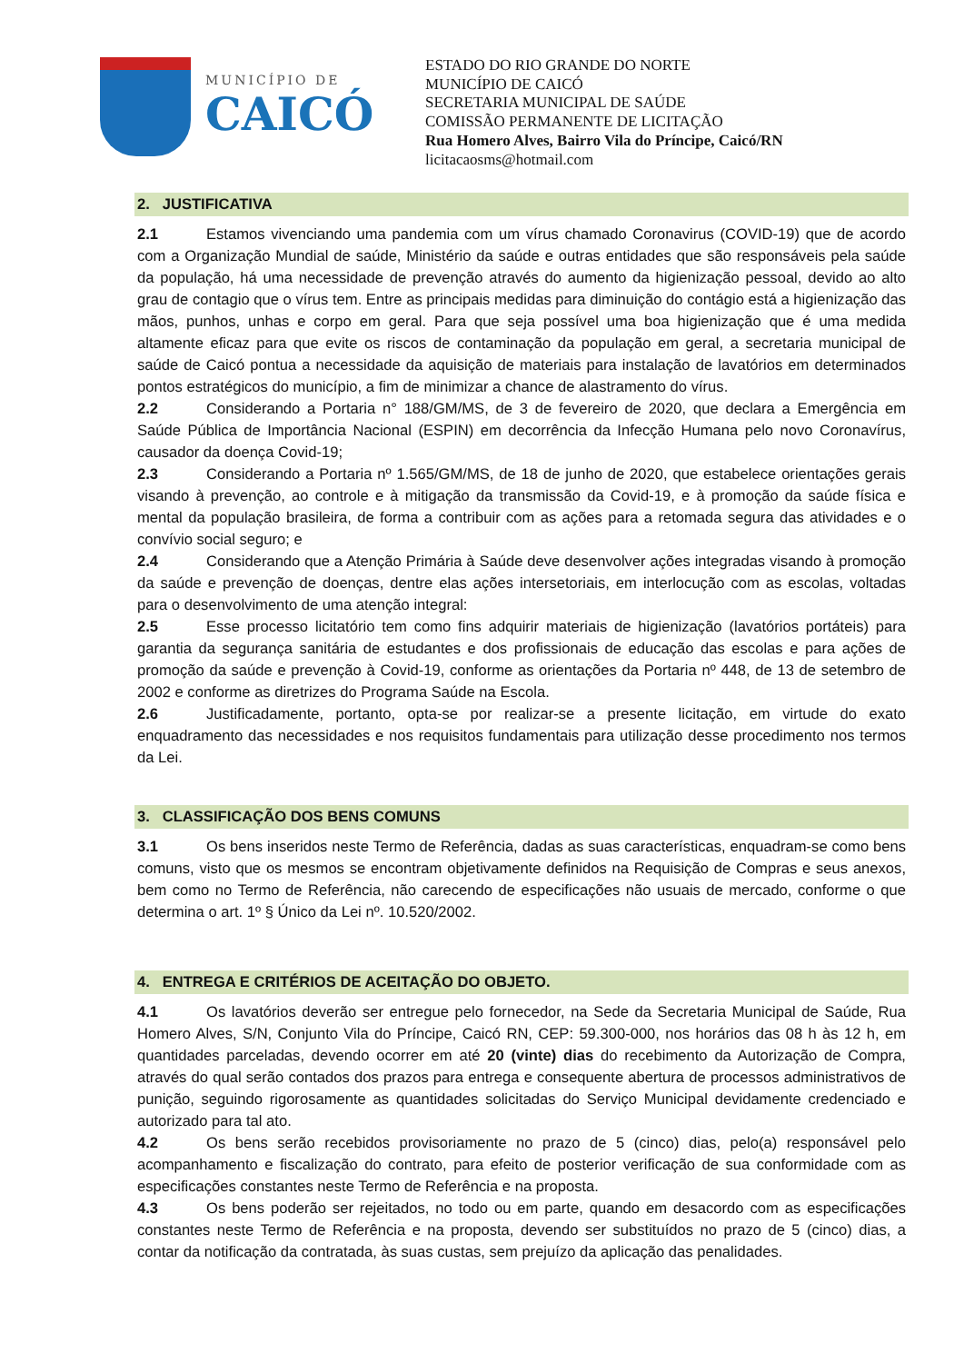MUNICÍPIO DE
CAICÓ
ESTADO DO RIO GRANDE DO NORTE
MUNICÍPIO DE CAICÓ
SECRETARIA MUNICIPAL DE SAÚDE
COMISSÃO PERMANENTE DE LICITAÇÃO
Rua Homero Alves, Bairro Vila do Príncipe, Caicó/RN
licitacaosms@hotmail.com
2. JUSTIFICATIVA
2.1 Estamos vivenciando uma pandemia com um vírus chamado Coronavirus (COVID-19) que de acordo com a Organização Mundial de saúde, Ministério da saúde e outras entidades que são responsáveis pela saúde da população, há uma necessidade de prevenção através do aumento da higienização pessoal, devido ao alto grau de contagio que o vírus tem. Entre as principais medidas para diminuição do contágio está a higienização das mãos, punhos, unhas e corpo em geral. Para que seja possível uma boa higienização que é uma medida altamente eficaz para que evite os riscos de contaminação da população em geral, a secretaria municipal de saúde de Caicó pontua a necessidade da aquisição de materiais para instalação de lavatórios em determinados pontos estratégicos do município, a fim de minimizar a chance de alastramento do vírus.
2.2 Considerando a Portaria n° 188/GM/MS, de 3 de fevereiro de 2020, que declara a Emergência em Saúde Pública de Importância Nacional (ESPIN) em decorrência da Infecção Humana pelo novo Coronavírus, causador da doença Covid-19;
2.3 Considerando a Portaria nº 1.565/GM/MS, de 18 de junho de 2020, que estabelece orientações gerais visando à prevenção, ao controle e à mitigação da transmissão da Covid-19, e à promoção da saúde física e mental da população brasileira, de forma a contribuir com as ações para a retomada segura das atividades e o convívio social seguro; e
2.4 Considerando que a Atenção Primária à Saúde deve desenvolver ações integradas visando à promoção da saúde e prevenção de doenças, dentre elas ações intersetoriais, em interlocução com as escolas, voltadas para o desenvolvimento de uma atenção integral:
2.5 Esse processo licitatório tem como fins adquirir materiais de higienização (lavatórios portáteis) para garantia da segurança sanitária de estudantes e dos profissionais de educação das escolas e para ações de promoção da saúde e prevenção à Covid-19, conforme as orientações da Portaria nº 448, de 13 de setembro de 2002 e conforme as diretrizes do Programa Saúde na Escola.
2.6 Justificadamente, portanto, opta-se por realizar-se a presente licitação, em virtude do exato enquadramento das necessidades e nos requisitos fundamentais para utilização desse procedimento nos termos da Lei.
3. CLASSIFICAÇÃO DOS BENS COMUNS
3.1 Os bens inseridos neste Termo de Referência, dadas as suas características, enquadram-se como bens comuns, visto que os mesmos se encontram objetivamente definidos na Requisição de Compras e seus anexos, bem como no Termo de Referência, não carecendo de especificações não usuais de mercado, conforme o que determina o art. 1º § Único da Lei nº. 10.520/2002.
4. ENTREGA E CRITÉRIOS DE ACEITAÇÃO DO OBJETO.
4.1 Os lavatórios deverão ser entregue pelo fornecedor, na Sede da Secretaria Municipal de Saúde, Rua Homero Alves, S/N, Conjunto Vila do Príncipe, Caicó RN, CEP: 59.300-000, nos horários das 08 h às 12 h, em quantidades parceladas, devendo ocorrer em até 20 (vinte) dias do recebimento da Autorização de Compra, através do qual serão contados dos prazos para entrega e consequente abertura de processos administrativos de punição, seguindo rigorosamente as quantidades solicitadas do Serviço Municipal devidamente credenciado e autorizado para tal ato.
4.2 Os bens serão recebidos provisoriamente no prazo de 5 (cinco) dias, pelo(a) responsável pelo acompanhamento e fiscalização do contrato, para efeito de posterior verificação de sua conformidade com as especificações constantes neste Termo de Referência e na proposta.
4.3 Os bens poderão ser rejeitados, no todo ou em parte, quando em desacordo com as especificações constantes neste Termo de Referência e na proposta, devendo ser substituídos no prazo de 5 (cinco) dias, a contar da notificação da contratada, às suas custas, sem prejuízo da aplicação das penalidades.